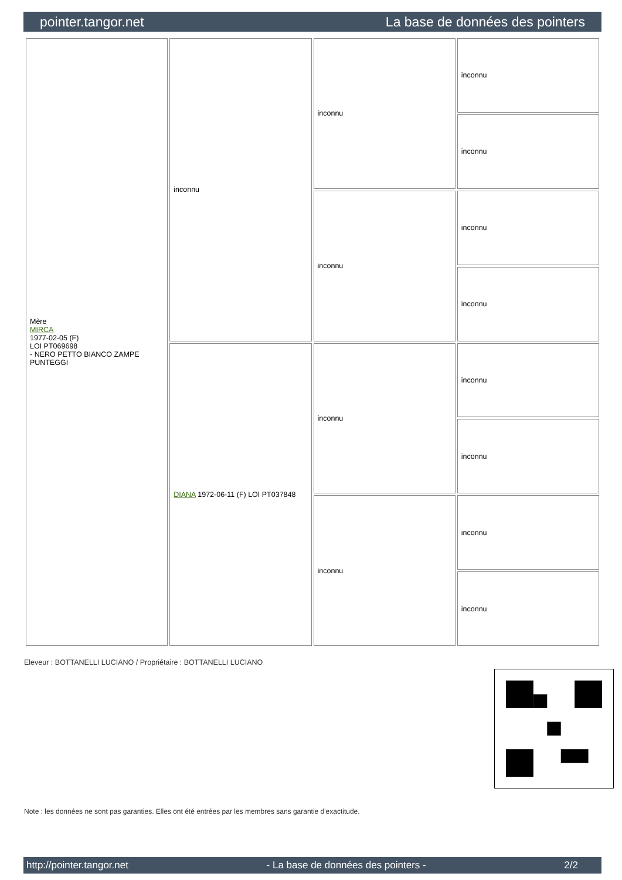pointer.tangor.net La base de données des pointers
| Mère MIRCA 1977-02-05 (F) LOI PT069698 - NERO PETTO BIANCO ZAMPE PUNTEGGI | inconnu | inconnu | inconnu |
| | | | inconnu |
| | | inconnu | inconnu |
| | | | inconnu |
| | DIANA 1972-06-11 (F) LOI PT037848 | inconnu | inconnu |
| | | | inconnu |
| | | inconnu | inconnu |
| | | | inconnu |
Eleveur : BOTTANELLI LUCIANO / Propriétaire : BOTTANELLI LUCIANO
Note : les données ne sont pas garanties. Elles ont été entrées par les membres sans garantie d'exactitude.
http://pointer.tangor.net - La base de données des pointers - 2/2